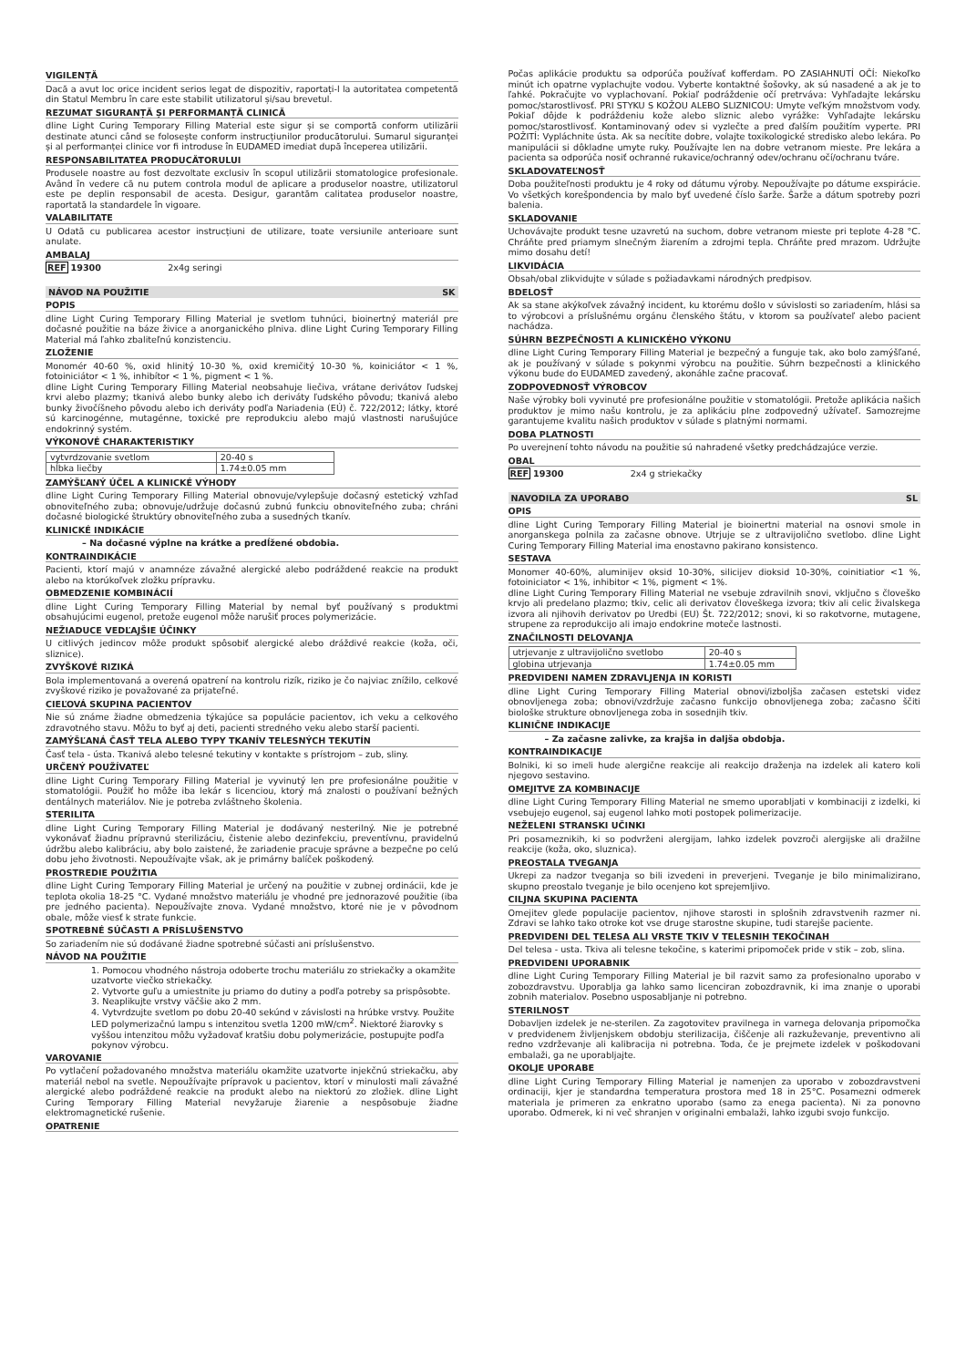VIGILENȚĂ
Dacă a avut loc orice incident serios legat de dispozitiv, raportați-l la autoritatea competentă din Statul Membru în care este stabilit utilizatorul și/sau brevetul.
REZUMAT SIGURANȚĂ ȘI PERFORMANȚĂ CLINICĂ
dline Light Curing Temporary Filling Material este sigur și se comportă conform utilizării destinate atunci când se folosește conform instrucțiunilor producătorului. Sumarul siguranței și al performanței clinice vor fi introduse în EUDAMED imediat după începerea utilizării.
RESPONSABILITATEA PRODUCĂTORULUI
Produsele noastre au fost dezvoltate exclusiv în scopul utilizării stomatologice profesionale. Având în vedere că nu putem controla modul de aplicare a produselor noastre, utilizatorul este pe deplin responsabil de acesta. Desigur, garantăm calitatea produselor noastre, raportată la standardele în vigoare.
VALABILITATE
U Odată cu publicarea acestor instrucțiuni de utilizare, toate versiunile anterioare sunt anulate.
AMBALAJ
REF 19300 2x4g seringi
NÁVOD NA POUŽITIE SK
POPIS
dline Light Curing Temporary Filling Material je svetlom tuhnúci, bioinertný materiál pre dočasné použitie na báze živice a anorganického plniva. dline Light Curing Temporary Filling Material má ľahko zbaliteľnú konzistenciu.
ZLOŽENIE
Monomér 40-60 %, oxid hlinitý 10-30 %, oxid kremičitý 10-30 %, koiniciátor < 1 %, fotoiniciátor < 1 %, inhibítor < 1 %, pigment < 1 %.
dline Light Curing Temporary Filling Material neobsahuje liečiva, vrátane derivátov ľudskej krvi alebo plazmy; tkanivá alebo bunky alebo ich deriváty ľudského pôvodu; tkanivá alebo bunky živočíšneho pôvodu alebo ich deriváty podľa Nariadenia (EÚ) č. 722/2012; látky, ktoré sú karcinogénne, mutagénne, toxické pre reprodukciu alebo majú vlastnosti narušujúce endokrinný systém.
VÝKONOVÉ CHARAKTERISTIKY
| vytvrdzovanie svetlom | 20-40 s |
| hĺbka liečby | 1.74±0.05 mm |
ZAMÝŠĽANÝ ÚČEL A KLINICKÉ VÝHODY
dline Light Curing Temporary Filling Material obnovuje/vylepšuje dočasný estetický vzhľad obnoviteľného zuba; obnovuje/udržuje dočasnú zubnú funkciu obnoviteľného zuba; chráni dočasné biologické štruktúry obnoviteľného zuba a susedných tkanív.
KLINICKÉ INDIKÁCIE
– Na dočasné výplne na krátke a predĺžené obdobia.
KONTRAINDIKÁCIE
Pacienti, ktorí majú v anamnéze závažné alergické alebo podráždené reakcie na produkt alebo na ktorúkoľvek zložku prípravku.
OBMEDZENIE KOMBINÁCIÍ
dline Light Curing Temporary Filling Material by nemal byť používaný s produktmi obsahujúcimi eugenol, pretože eugenol môže narušiť proces polymerizácie.
NEŽIADUCE VEDĽAJŠIE ÚČINKY
U citlivých jedincov môže produkt spôsobiť alergické alebo dráždivé reakcie (koža, oči, sliznice).
ZVYŠKOVÉ RIZIKÁ
Bola implementovaná a overená opatrení na kontrolu rizík, riziko je čo najviac znížilo, celkové zvyškové riziko je považované za prijateľné.
CIEĽOVÁ SKUPINA PACIENTOV
Nie sú známe žiadne obmedzenia týkajúce sa populácie pacientov, ich veku a celkového zdravotného stavu. Môžu to byť aj deti, pacienti stredného veku alebo starší pacienti.
ZAMÝŠĽANÁ ČASŤ TELA ALEBO TYPY TKANÍV TELESNÝCH TEKUTÍN
Časť tela - ústa. Tkanivá alebo telesné tekutiny v kontakte s prístrojom – zub, sliny.
URČENÝ POUŽÍVATEĽ
dline Light Curing Temporary Filling Material je vyvinutý len pre profesionálne použitie v stomatológii. Použiť ho môže iba lekár s licenciou, ktorý má znalosti o používaní bežných dentálnych materiálov. Nie je potreba zvláštneho školenia.
STERILITA
dline Light Curing Temporary Filling Material je dodávaný nesterilný. Nie je potrebné vykonávať žiadnu prípravnú sterilizáciu, čistenie alebo dezinfekciu, preventívnu, pravidelnú údržbu alebo kalibráciu, aby bolo zaistené, že zariadenie pracuje správne a bezpečne po celú dobu jeho životnosti. Nepoužívajte však, ak je primárny balíček poškodený.
PROSTREDIE POUŽITIA
dline Light Curing Temporary Filling Material je určený na použitie v zubnej ordinácii, kde je teplota okolia 18-25 °C. Vydané množstvo materiálu je vhodné pre jednorazové použitie (iba pre jedného pacienta). Nepoužívajte znova. Vydané množstvo, ktoré nie je v pôvodnom obale, môže viesť k strate funkcie.
SPOTREBNÉ SÚČASTI A PRÍSLUŠENSTVO
So zariadením nie sú dodávané žiadne spotrebné súčasti ani príslušenstvo.
NÁVOD NA POUŽITIE
1. Pomocou vhodného nástroja odoberte trochu materiálu zo striekačky a okamžite uzatvorte viečko striekačky.
2. Vytvorte guľu a umiestnite ju priamo do dutiny a podľa potreby sa prispôsobte.
3. Neaplikujte vrstvy väčšie ako 2 mm.
4. Vytvrdzujte svetlom po dobu 20-40 sekúnd v závislosti na hrúbke vrstvy. Použite LED polymerizačnú lampu s intenzitou svetla 1200 mW/cm<sup>2</sup>. Niektoré žiarovky s vyššou intenzitou môžu vyžadovať kratšiu dobu polymerizácie, postupujte podľa pokynov výrobcu.
VAROVANIE
Po vytlačení požadovaného množstva materiálu okamžite uzatvorte injekčnú striekačku, aby materiál nebol na svetle. Nepoužívajte prípravok u pacientov, ktorí v minulosti mali závažné alergické alebo podráždené reakcie na produkt alebo na niektorú zo zložiek. dline Light Curing Temporary Filling Material nevyžaruje žiarenie a nespôsobuje žiadne elektromagnetické rušenie.
OPATRENIE
Počas aplikácie produktu sa odporúča používať kofferdam. PO ZASIAHNUTÍ OČÍ: Niekoľko minút ich opatrne vyplachujte vodou. Vyberte kontaktné šošovky, ak sú nasadené a ak je to ľahké. Pokračujte vo vyplachovaní. Pokiaľ podráždenie očí pretrváva: Vyhľadajte lekársku pomoc/starostlivosť. PRI STYKU S KOŽOU ALEBO SLIZNICOU: Umyte veľkým množstvom vody. Pokiaľ dôjde k podráždeniu kože alebo sliznic alebo vyrážke: Vyhľadajte lekársku pomoc/starostlivosť. Kontaminovaný odev si vyzlečte a pred ďalším použitím vyperte. PRI POŽITÍ: Vypláchnite ústa. Ak sa necítite dobre, volajte toxikologické stredisko alebo lekára. Po manipulácii si dôkladne umyte ruky. Používajte len na dobre vetranom mieste. Pre lekára a pacienta sa odporúča nosiť ochranné rukavice/ochranný odev/ochranu očí/ochranu tváre.
SKLADOVATEĽNOSŤ
Doba použiteľnosti produktu je 4 roky od dátumu výroby. Nepoužívajte po dátume exspirácie. Vo všetkých korešpondencia by malo byť uvedené číslo šarže. Šarže a dátum spotreby pozri balenia.
SKLADOVANIE
Uchovávajte produkt tesne uzavretú na suchom, dobre vetranom mieste pri teplote 4-28 °C. Chráňte pred priamym slnečným žiarením a zdrojmi tepla. Chráňte pred mrazom. Udržujte mimo dosahu detí!
LIKVIDÁCIA
Obsah/obal zlikvidujte v súlade s požiadavkami národných predpisov.
BDELOSŤ
Ak sa stane akýkoľvek závažný incident, ku ktorému došlo v súvislosti so zariadením, hlási sa to výrobcovi a príslušnému orgánu členského štátu, v ktorom sa používateľ alebo pacient nachádza.
SÚHRN BEZPEČNOSTI A KLINICKÉHO VÝKONU
dline Light Curing Temporary Filling Material je bezpečný a funguje tak, ako bolo zamýšľané, ak je používaný v súlade s pokynmi výrobcu na použitie. Súhrn bezpečnosti a klinického výkonu bude do EUDAMED zavedený, akonáhle začne pracovať.
ZODPOVEDNOSŤ VÝROBCOV
Naše výrobky boli vyvinuté pre profesionálne použitie v stomatológii. Pretože aplikácia našich produktov je mimo našu kontrolu, je za aplikáciu plne zodpovedný užívateľ. Samozrejme garantujeme kvalitu našich produktov v súlade s platnými normami.
DOBA PLATNOSTI
Po uverejnení tohto návodu na použitie sú nahradené všetky predchádzajúce verzie.
OBAL
REF 19300 2x4 g striekačky
NAVODILA ZA UPORABO SL
OPIS
dline Light Curing Temporary Filling Material je bioinertni material na osnovi smole in anorganskega polnila za začasne obnove. Utrjuje se z ultravijoličnо svetlobo. dline Light Curing Temporary Filling Material ima enostavno pakirano konsistenco.
SESTAVA
Monomer 40-60%, aluminijev oksid 10-30%, silicijev dioksid 10-30%, coinitiatior <1 %, fotoiniciator < 1%, inhibitor < 1%, pigment < 1%.
dline Light Curing Temporary Filling Material ne vsebuje zdravilnih snovi, vključno s človeško krvjo ali predelano plazmo; tkiv, celic ali derivatov človeškega izvora; tkiv ali celic živalskega izvora ali njihovih derivatov po Uredbi (EU) Št. 722/2012; snovi, ki so rakotvorne, mutagene, strupene za reprodukcijo ali imajo endokrine moteče lastnosti.
ZNAČILNOSTI DELOVANJA
| utrjevanje z ultravijoličnо svetlobo | 20-40 s |
| globina utrjevanja | 1.74±0.05 mm |
PREDVIDENI NAMEN ZDRAVLJENJA IN KORISTI
dline Light Curing Temporary Filling Material obnovi/izboljša začasen estetski videz obnovljenega zoba; obnovi/vzdržuje začasno funkcijo obnovljenega zoba; začasno ščiti biološke strukture obnovljenega zoba in sosednjih tkiv.
KLINIČNE INDIKACIJE
– Za začasne zalivke, za krajša in daljša obdobja.
KONTRAINDIKACIJE
Bolniki, ki so imeli hude alergične reakcije ali reakcijo draženja na izdelek ali katero koli njegovo sestavino.
OMEJITVE ZA KOMBINACIJE
dline Light Curing Temporary Filling Material ne smemo uporabljati v kombinaciji z izdelki, ki vsebujejo eugenol, saj eugenol lahko moti postopek polimerizacije.
NEŽELENI STRANSKI UČINKI
Pri posameznikih, ki so podvrženi alergijam, lahko izdelek povzroči alergijske ali dražilne reakcije (koža, oko, sluznica).
PREOSTALA TVEGANJA
Ukrepi za nadzor tveganja so bili izvedeni in preverjeni. Tveganje je bilo minimalizirano, skupno preostalo tveganje je bilo ocenjeno kot sprejemljivo.
CILJNA SKUPINA PACIENTA
Omejitev glede populacije pacientov, njihove starosti in splošnih zdravstvenih razmer ni. Zdravi se lahko tako otroke kot vse druge starostne skupine, tudi starejše paciente.
PREDVIDENI DEL TELESA ALI VRSTE TKIV V TELESNIH TEKOČINAH
Del telesa - usta. Tkiva ali telesne tekočine, s katerimi pripomoček pride v stik – zob, slina.
PREDVIDENI UPORABNIK
dline Light Curing Temporary Filling Material je bil razvit samo za profesionalno uporabo v zobozdravstvu. Uporablja ga lahko samo licenciran zobozdravnik, ki ima znanje o uporabi zobnih materialov. Posebno usposabljanje ni potrebno.
STERILNOST
Dobavljen izdelek je ne-sterilen. Za zagotovitev pravilnega in varnega delovanja pripomočka v predvidenem življenjskem obdobju sterilizacija, čiščenje ali razkuževanje, preventivno ali redno vzdrževanje ali kalibracija ni potrebna. Toda, če je prejmete izdelek v poškodovani embalaži, ga ne uporabljajte.
OKOLJE UPORABE
dline Light Curing Temporary Filling Material je namenjen za uporabo v zobozdravstveni ordinaciji, kjer je standardna temperatura prostora med 18 in 25°C. Posamezni odmerek materiala je primeren za enkratno uporabo (samo za enega pacienta). Ni za ponovno uporabo. Odmerek, ki ni več shranjen v originalni embalaži, lahko izgubi svojo funkcijo.